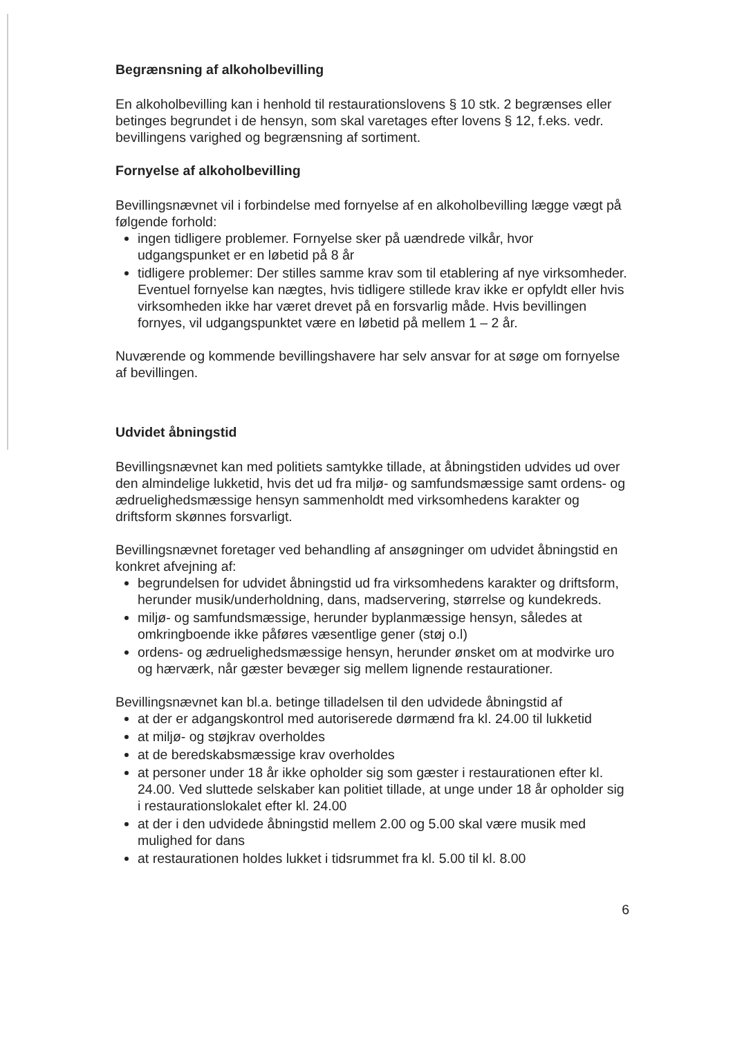Begrænsning af alkoholbevilling
En alkoholbevilling kan i henhold til restaurationslovens § 10 stk. 2 begrænses eller betinges begrundet i de hensyn, som skal varetages efter lovens § 12, f.eks. vedr. bevillingens varighed og begrænsning af sortiment.
Fornyelse af alkoholbevilling
Bevillingsnævnet vil i forbindelse med fornyelse af en alkoholbevilling lægge vægt på følgende forhold:
ingen tidligere problemer. Fornyelse sker på uændrede vilkår, hvor udgangspunket er en løbetid på 8 år
tidligere problemer: Der stilles samme krav som til etablering af nye virksomheder. Eventuel fornyelse kan nægtes, hvis tidligere stillede krav ikke er opfyldt eller hvis virksomheden ikke har været drevet på en forsvarlig måde. Hvis bevillingen fornyes, vil udgangspunktet være en løbetid på mellem 1 – 2 år.
Nuværende og kommende bevillingshavere har selv ansvar for at søge om fornyelse af bevillingen.
Udvidet åbningstid
Bevillingsnævnet kan med politiets samtykke tillade, at åbningstiden udvides ud over den almindelige lukketid, hvis det ud fra miljø- og samfundsmæssige samt ordens- og ædruelighedsmæssige hensyn sammenholdt med virksomhedens karakter og driftsform skønnes forsvarligt.
Bevillingsnævnet foretager ved behandling af ansøgninger om udvidet åbningstid en konkret afvejning af:
begrundelsen for udvidet åbningstid ud fra virksomhedens karakter og driftsform, herunder musik/underholdning, dans, madservering, størrelse og kundekreds.
miljø- og samfundsmæssige, herunder byplanmæssige hensyn, således at omkringboende ikke påføres væsentlige gener (støj o.l)
ordens- og ædruelighedsmæssige hensyn, herunder ønsket om at modvirke uro og hærværk, når gæster bevæger sig mellem lignende restaurationer.
Bevillingsnævnet kan bl.a. betinge tilladelsen til den udvidede åbningstid af
at der er adgangskontrol med autoriserede dørmænd fra kl. 24.00 til lukketid
at miljø- og støjkrav overholdes
at de beredskabsmæssige krav overholdes
at personer under 18 år ikke opholder sig som gæster i restaurationen efter kl. 24.00. Ved sluttede selskaber kan politiet tillade, at unge under 18 år opholder sig i restaurationslokalet efter kl. 24.00
at der i den udvidede åbningstid mellem 2.00 og 5.00 skal være musik med mulighed for dans
at restaurationen holdes lukket i tidsrummet fra kl. 5.00 til kl. 8.00
6